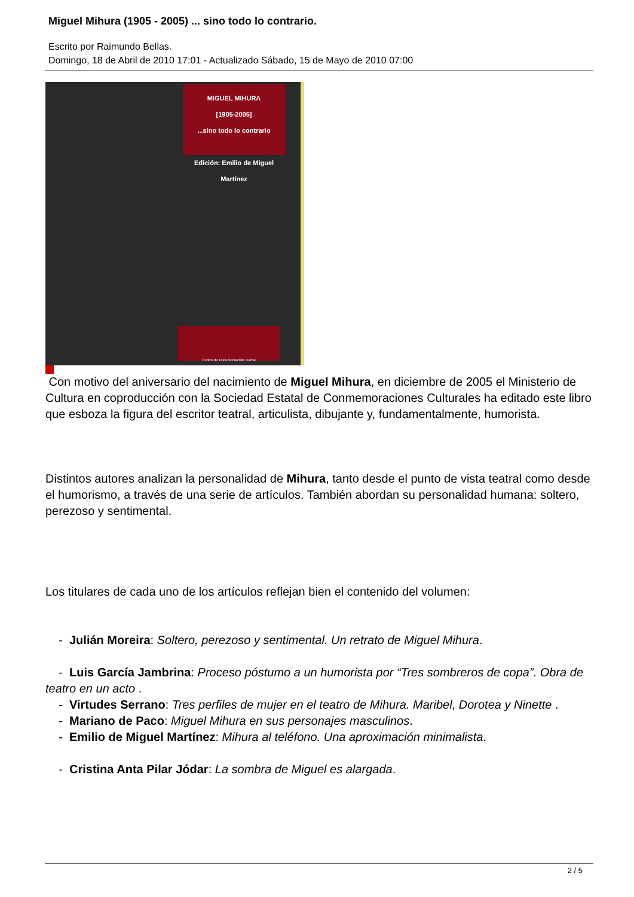Miguel Mihura (1905 - 2005) ... sino todo lo contrario.
Escrito por Raimundo Bellas.
Domingo, 18 de Abril de 2010 17:01 - Actualizado Sábado, 15 de Mayo de 2010 07:00
MIGUEL MIHURA
[1905-2005]
...sino todo lo contrario
Edición: Emilio de Miguel Martínez
Centro de Documentación Teatral
Con motivo del aniversario del nacimiento de Miguel Mihura, en diciembre de 2005 el Ministerio de Cultura en coproducción con la Sociedad Estatal de Conmemoraciones Culturales ha editado este libro que esboza la figura del escritor teatral, articulista, dibujante y, fundamentalmente, humorista.
Distintos autores analizan la personalidad de Mihura, tanto desde el punto de vista teatral como desde el humorismo, a través de una serie de artículos. También abordan su personalidad humana: soltero, perezoso y sentimental.
Los titulares de cada uno de los artículos reflejan bien el contenido del volumen:
- Julián Moreira: Soltero, perezoso y sentimental. Un retrato de Miguel Mihura.
- Luis García Jambrina: Proceso póstumo a un humorista por “Tres sombreros de copa”. Obra de teatro en un acto .
- Virtudes Serrano: Tres perfiles de mujer en el teatro de Mihura. Maribel, Dorotea y Ninette .
- Mariano de Paco: Miguel Mihura en sus personajes masculinos.
- Emilio de Miguel Martínez: Mihura al teléfono. Una aproximación minimalista.
- Cristina Anta Pilar Jódar: La sombra de Miguel es alargada.
2 / 5